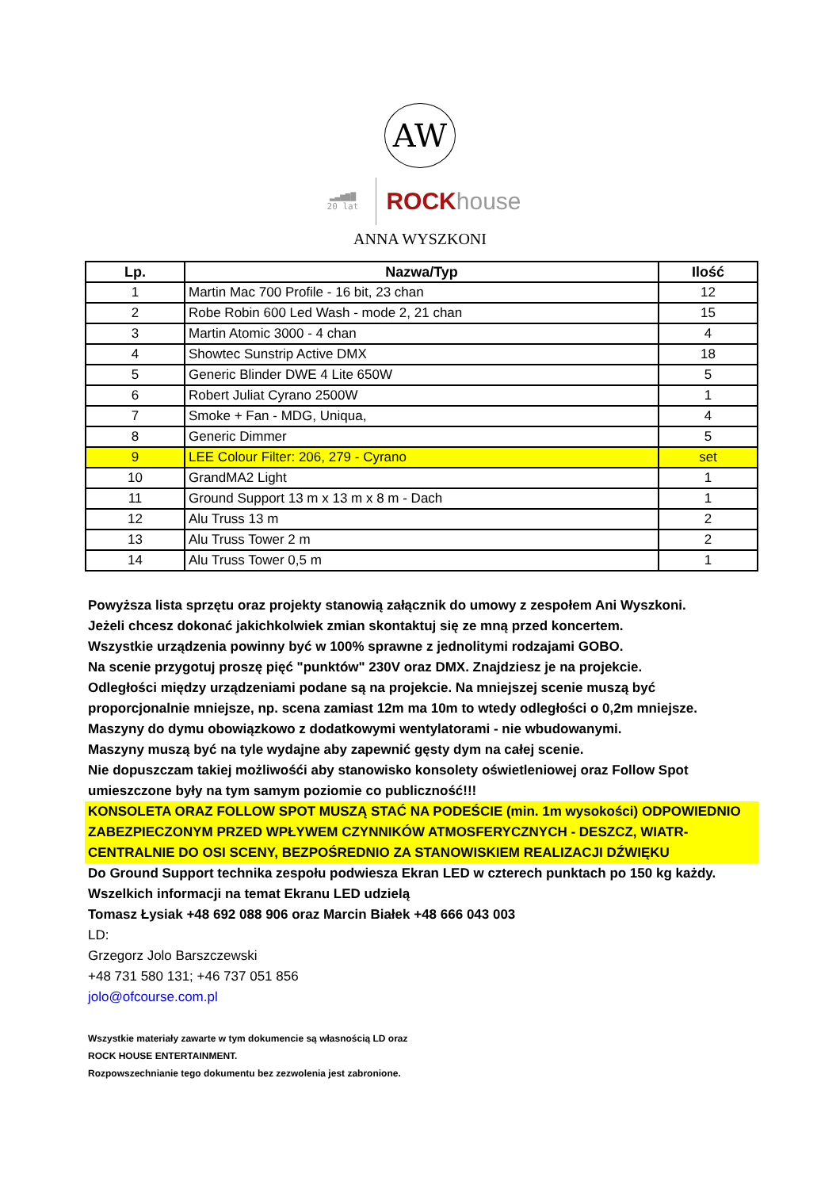AW
▂▃▅▆▇
20 lat
ROCKhouse
ANNA WYSZKONI
| Lp. | Nazwa/Typ | Ilość |
| --- | --- | --- |
| 1 | Martin Mac 700 Profile - 16 bit, 23 chan | 12 |
| 2 | Robe Robin 600 Led Wash - mode 2, 21 chan | 15 |
| 3 | Martin Atomic 3000 - 4 chan | 4 |
| 4 | Showtec Sunstrip Active DMX | 18 |
| 5 | Generic Blinder DWE 4 Lite 650W | 5 |
| 6 | Robert Juliat Cyrano 2500W | 1 |
| 7 | Smoke + Fan - MDG, Uniqua, | 4 |
| 8 | Generic Dimmer | 5 |
| 9 | LEE Colour Filter: 206, 279 - Cyrano | set |
| 10 | GrandMA2 Light | 1 |
| 11 | Ground Support 13 m x 13 m x 8 m - Dach | 1 |
| 12 | Alu Truss 13 m | 2 |
| 13 | Alu Truss Tower 2 m | 2 |
| 14 | Alu Truss Tower 0,5 m | 1 |
Powyższa lista sprzętu oraz projekty stanowią załącznik do umowy z zespołem Ani Wyszkoni.
Jeżeli chcesz dokonać jakichkolwiek zmian skontaktuj się ze mną przed koncertem.
Wszystkie urządzenia powinny być w 100% sprawne z jednolitymi rodzajami GOBO.
Na scenie przygotuj proszę pięć "punktów" 230V oraz DMX. Znajdziesz je na projekcie.
Odległości między urządzeniami podane są na projekcie. Na mniejszej scenie muszą być proporcjonalnie mniejsze, np. scena zamiast 12m ma 10m to wtedy odległości o 0,2m mniejsze.
Maszyny do dymu obowiązkowo z dodatkowymi wentylatorami - nie wbudowanymi.
Maszyny muszą być na tyle wydajne aby zapewnić gęsty dym na całej scenie.
Nie dopuszczam takiej możliwośći aby stanowisko konsolety oświetleniowej oraz Follow Spot umieszczone były na tym samym poziomie co publiczność!!!
KONSOLETA ORAZ FOLLOW SPOT MUSZĄ STAĆ NA PODEŚCIE (min. 1m wysokości) ODPOWIEDNIO ZABEZPIECZONYM PRZED WPŁYWEM CZYNNIKÓW ATMOSFERYCZNYCH - DESZCZ, WIATR- CENTRALNIE DO OSI SCENY, BEZPOŚREDNIO ZA STANOWISKIEM REALIZACJI DŹWIĘKU
Do Ground Support technika zespołu podwiesza Ekran LED w czterech punktach po 150 kg każdy.
Wszelkich informacji na temat Ekranu LED udzielą
Tomasz Łysiak +48 692 088 906 oraz Marcin Białek +48 666 043 003
LD:
Grzegorz Jolo Barszczewski
+48 731 580 131; +46 737 051 856
jolo@ofcourse.com.pl
Wszystkie materiały zawarte w tym dokumencie są własnością LD oraz
ROCK HOUSE ENTERTAINMENT.
Rozpowszechnianie tego dokumentu bez zezwolenia jest zabronione.